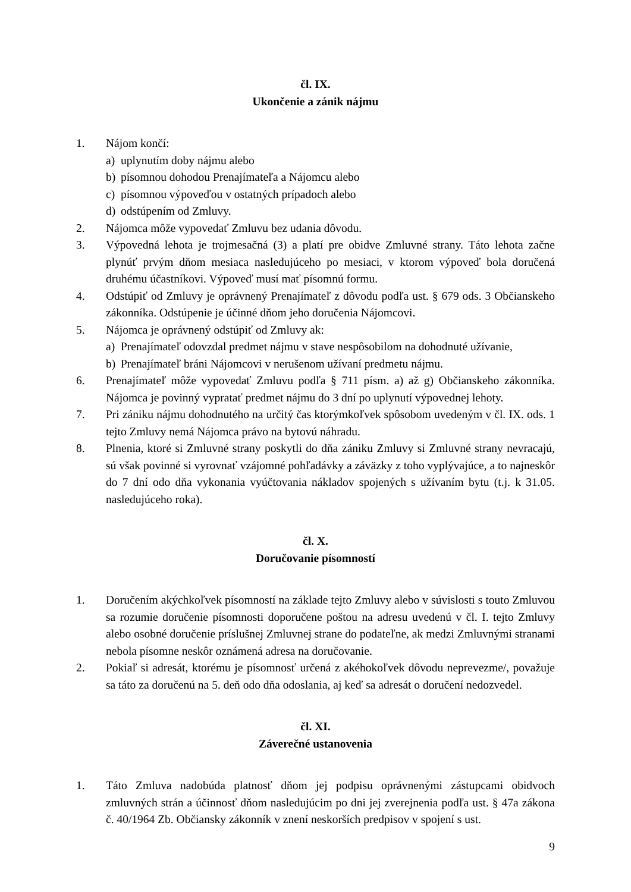čl. IX.
Ukončenie a zánik nájmu
1. Nájom končí:
a) uplynutím doby nájmu alebo
b) písomnou dohodou Prenajímateľa a Nájomcu alebo
c) písomnou výpoveďou v ostatných prípadoch alebo
d) odstúpením od Zmluvy.
2. Nájomca môže vypovedať Zmluvu bez udania dôvodu.
3. Výpovedná lehota je trojmesačná (3) a platí pre obidve Zmluvné strany. Táto lehota začne plynúť prvým dňom mesiaca nasledujúceho po mesiaci, v ktorom výpoveď bola doručená druhému účastníkovi. Výpoveď musí mať písomnú formu.
4. Odstúpiť od Zmluvy je oprávnený Prenajímateľ z dôvodu podľa ust. § 679 ods. 3 Občianskeho zákonníka. Odstúpenie je účinné dňom jeho doručenia Nájomcovi.
5. Nájomca je oprávnený odstúpiť od Zmluvy ak:
a) Prenajímateľ odovzdal predmet nájmu v stave nespôsobilom na dohodnuté užívanie,
b) Prenajímateľ bráni Nájomcovi v nerušenom užívaní predmetu nájmu.
6. Prenajímateľ môže vypovedať Zmluvu podľa § 711 písm. a) až g) Občianskeho zákonníka. Nájomca je povinný vypratať predmet nájmu do 3 dní po uplynutí výpovednej lehoty.
7. Pri zániku nájmu dohodnutého na určitý čas ktorýmkoľvek spôsobom uvedeným v čl. IX. ods. 1 tejto Zmluvy nemá Nájomca právo na bytovú náhradu.
8. Plnenia, ktoré si Zmluvné strany poskytli do dňa zániku Zmluvy si Zmluvné strany nevracajú, sú však povinné si vyrovnať vzájomné pohľadávky a záväzky z toho vyplývajúce, a to najneskôr do 7 dní odo dňa vykonania vyúčtovania nákladov spojených s užívaním bytu (t.j. k 31.05. nasledujúceho roka).
čl. X.
Doručovanie písomností
1. Doručením akýchkoľvek písomností na základe tejto Zmluvy alebo v súvislosti s touto Zmluvou sa rozumie doručenie písomnosti doporučene poštou na adresu uvedenú v čl. I. tejto Zmluvy alebo osobné doručenie príslušnej Zmluvnej strane do podateľne, ak medzi Zmluvnými stranami nebola písomne neskôr oznámená adresa na doručovanie.
2. Pokiaľ si adresát, ktorému je písomnosť určená z akéhokoľvek dôvodu neprevezme/, považuje sa táto za doručenú na 5. deň odo dňa odoslania, aj keď sa adresát o doručení nedozvedel.
čl. XI.
Záverečné ustanovenia
1. Táto Zmluva nadobúda platnosť dňom jej podpisu oprávnenými zástupcami obidvoch zmluvných strán a účinnosť dňom nasledujúcim po dni jej zverejnenia podľa ust. § 47a zákona č. 40/1964 Zb. Občiansky zákonník v znení neskorších predpisov v spojení s ust.
9